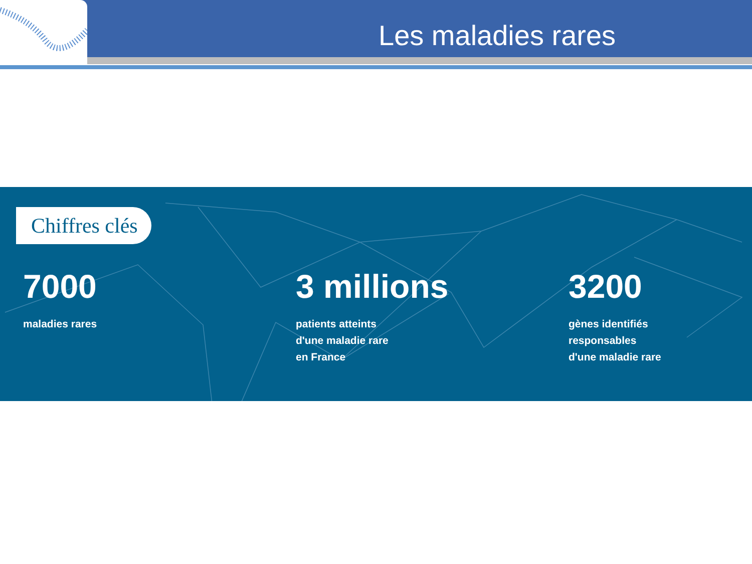Les maladies rares
Chiffres clés
7000
maladies rares
3 millions
patients atteints
d'une maladie rare
en France
3200
gènes identifiés
responsables
d'une maladie rare